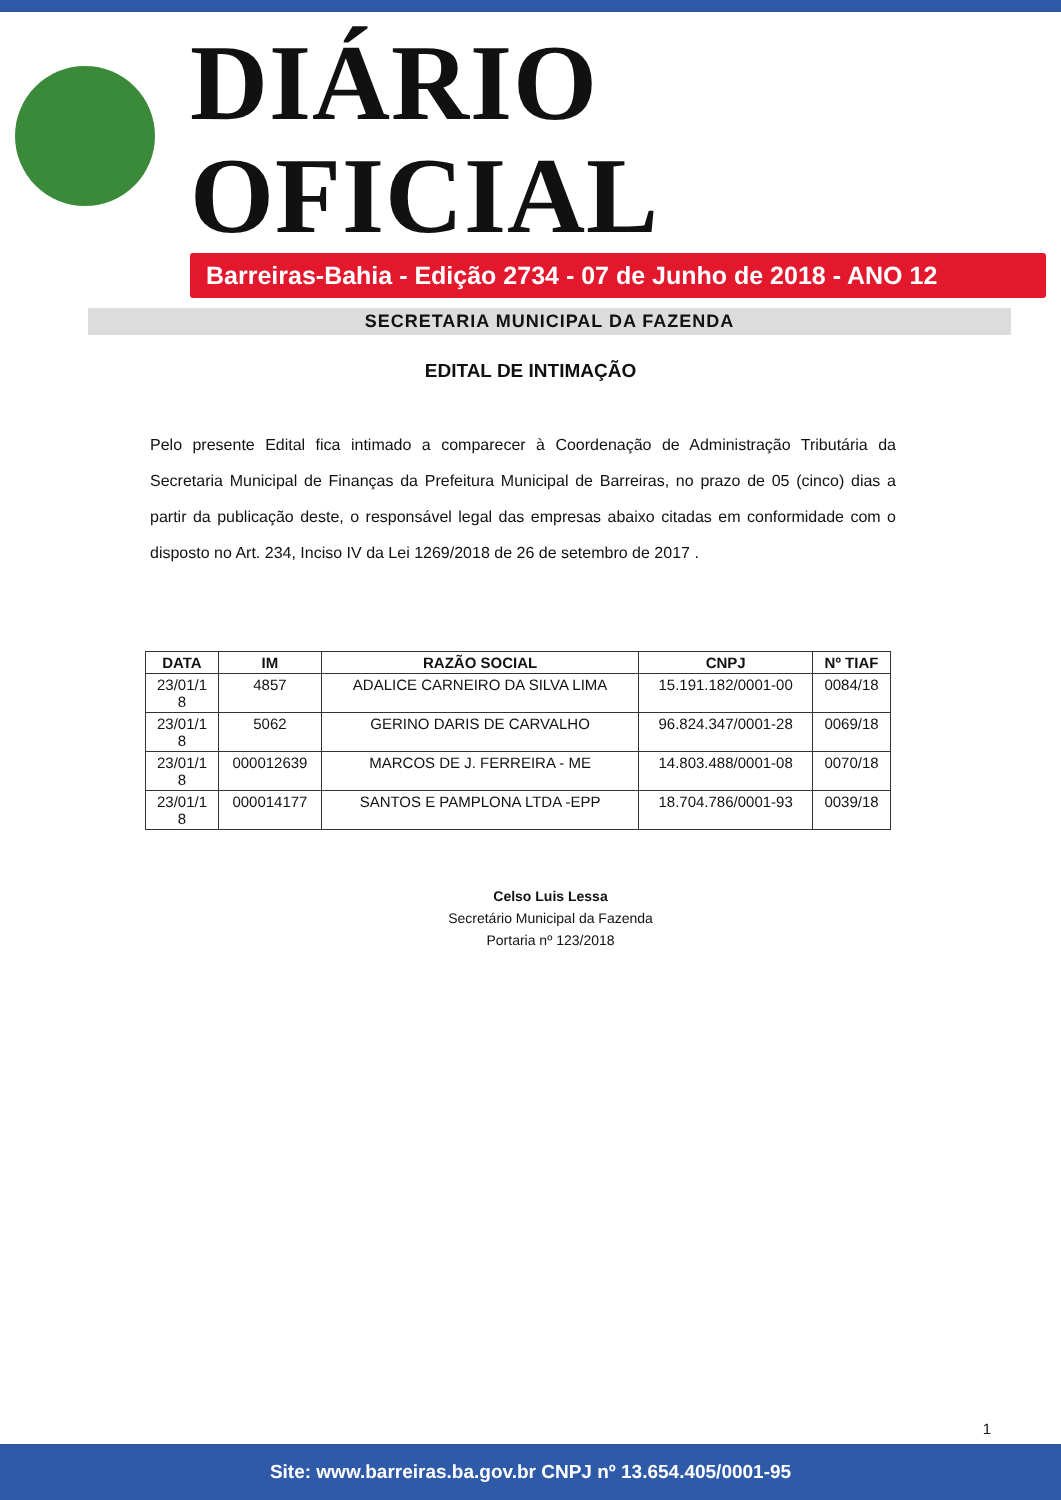DIÁRIO OFICIAL
Barreiras-Bahia - Edição 2734 - 07 de Junho de 2018 - ANO 12
SECRETARIA MUNICIPAL DA FAZENDA
EDITAL DE INTIMAÇÃO
Pelo presente Edital fica intimado a comparecer à Coordenação de Administração Tributária da Secretaria Municipal de Finanças da Prefeitura Municipal de Barreiras, no prazo de 05 (cinco) dias a partir da publicação deste, o responsável legal das empresas abaixo citadas em conformidade com o disposto no Art. 234, Inciso IV da Lei 1269/2018 de 26 de setembro de 2017 .
| DATA | IM | RAZÃO SOCIAL | CNPJ | Nº TIAF |
| --- | --- | --- | --- | --- |
| 23/01/1 8 | 4857 | ADALICE CARNEIRO DA SILVA LIMA | 15.191.182/0001-00 | 0084/18 |
| 23/01/1 8 | 5062 | GERINO DARIS DE CARVALHO | 96.824.347/0001-28 | 0069/18 |
| 23/01/1 8 | 000012639 | MARCOS DE J. FERREIRA - ME | 14.803.488/0001-08 | 0070/18 |
| 23/01/1 8 | 000014177 | SANTOS E PAMPLONA LTDA -EPP | 18.704.786/0001-93 | 0039/18 |
Celso Luis Lessa
Secretário Municipal da Fazenda
Portaria nº 123/2018
1
Site: www.barreiras.ba.gov.br CNPJ nº 13.654.405/0001-95